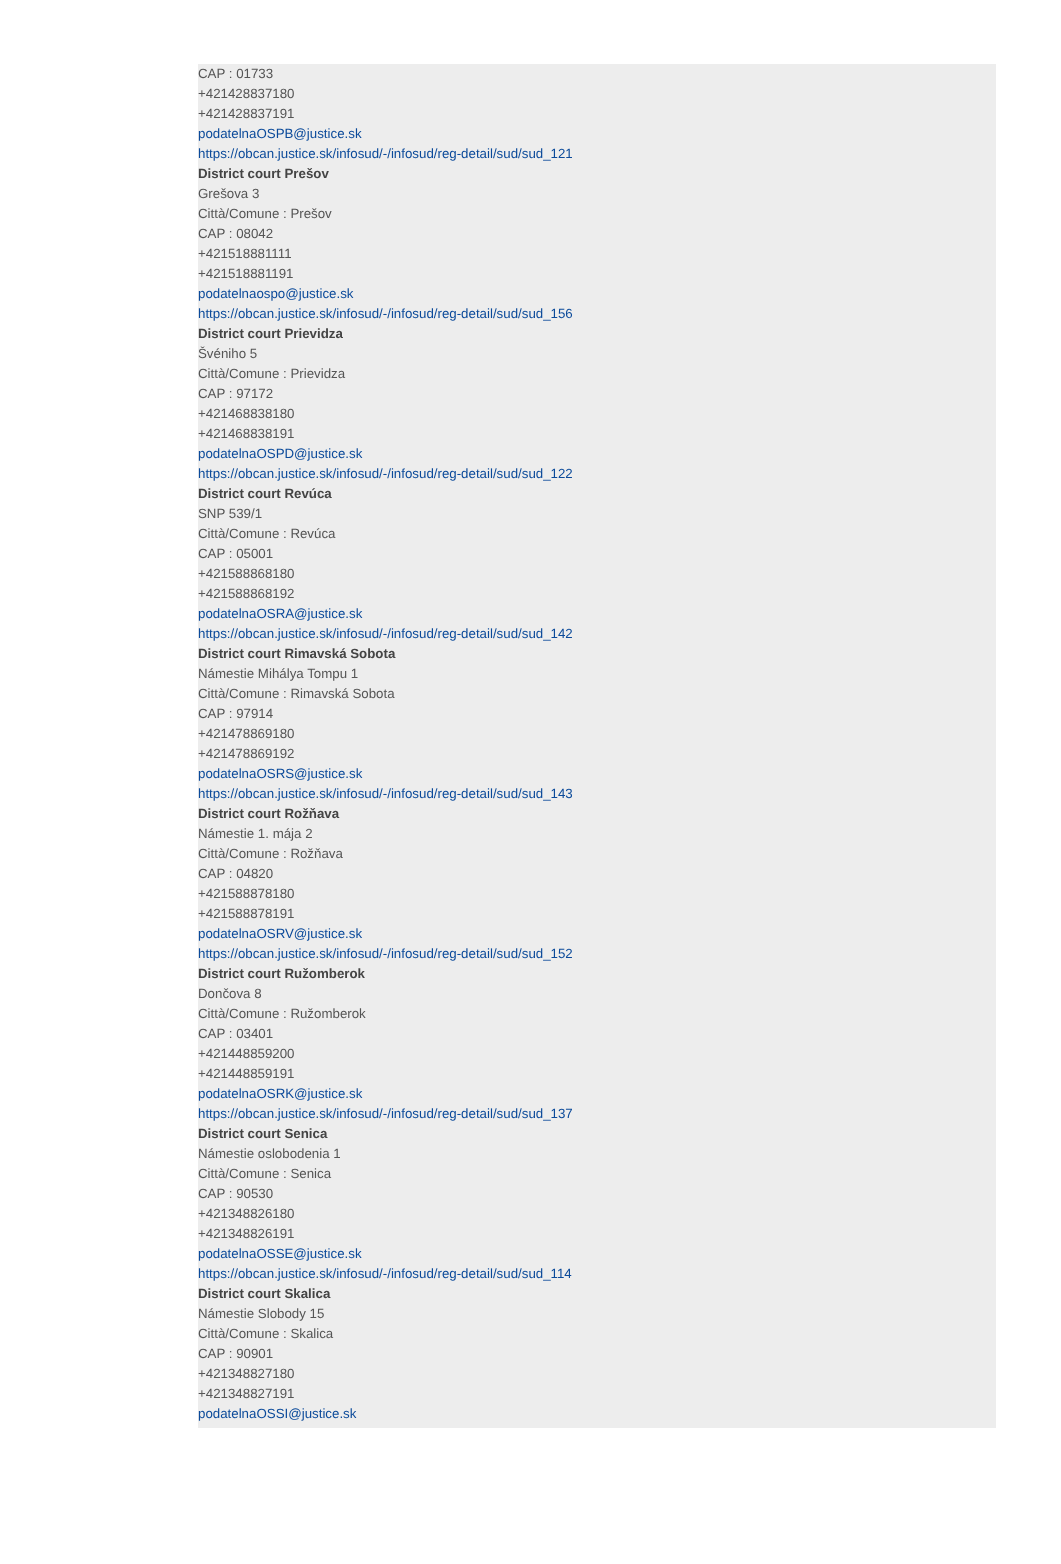CAP : 01733
+421428837180
+421428837191
podatelnaOSPB@justice.sk
https://obcan.justice.sk/infosud/-/infosud/reg-detail/sud/sud_121
District court Prešov
Grešova 3
Città/Comune : Prešov
CAP : 08042
+421518881111
+421518881191
podatelnaospo@justice.sk
https://obcan.justice.sk/infosud/-/infosud/reg-detail/sud/sud_156
District court Prievidza
Švéniho 5
Città/Comune : Prievidza
CAP : 97172
+421468838180
+421468838191
podatelnaOSPD@justice.sk
https://obcan.justice.sk/infosud/-/infosud/reg-detail/sud/sud_122
District court Revúca
SNP 539/1
Città/Comune : Revúca
CAP : 05001
+421588868180
+421588868192
podatelnaOSRA@justice.sk
https://obcan.justice.sk/infosud/-/infosud/reg-detail/sud/sud_142
District court Rimavská Sobota
Námestie Mihálya Tompu 1
Città/Comune : Rimavská Sobota
CAP : 97914
+421478869180
+421478869192
podatelnaOSRS@justice.sk
https://obcan.justice.sk/infosud/-/infosud/reg-detail/sud/sud_143
District court Rožňava
Námestie 1. mája 2
Città/Comune : Rožňava
CAP : 04820
+421588878180
+421588878191
podatelnaOSRV@justice.sk
https://obcan.justice.sk/infosud/-/infosud/reg-detail/sud/sud_152
District court Ružomberok
Dončova 8
Città/Comune : Ružomberok
CAP : 03401
+421448859200
+421448859191
podatelnaOSRK@justice.sk
https://obcan.justice.sk/infosud/-/infosud/reg-detail/sud/sud_137
District court Senica
Námestie oslobodenia 1
Città/Comune : Senica
CAP : 90530
+421348826180
+421348826191
podatelnaOSSE@justice.sk
https://obcan.justice.sk/infosud/-/infosud/reg-detail/sud/sud_114
District court Skalica
Námestie Slobody 15
Città/Comune : Skalica
CAP : 90901
+421348827180
+421348827191
podatelnaOSSI@justice.sk